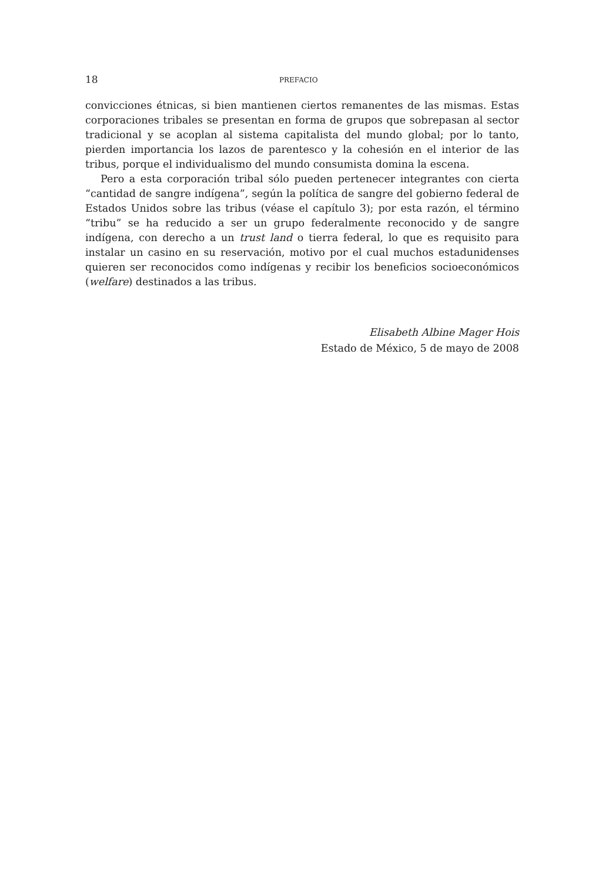18 PREFACIO
convicciones étnicas, si bien mantienen ciertos remanentes de las mismas. Estas corporaciones tribales se presentan en forma de grupos que sobrepasan al sector tradicional y se acoplan al sistema capitalista del mundo global; por lo tanto, pierden importancia los lazos de parentesco y la cohesión en el interior de las tribus, porque el individualismo del mundo consumista domina la escena.
Pero a esta corporación tribal sólo pueden pertenecer integrantes con cierta “cantidad de sangre indígena”, según la política de sangre del gobierno federal de Estados Unidos sobre las tribus (véase el capítulo 3); por esta razón, el término “tribu” se ha reducido a ser un grupo federalmente reconocido y de sangre indígena, con derecho a un trust land o tierra federal, lo que es requisito para instalar un casino en su reservación, motivo por el cual muchos estadunidenses quieren ser reconocidos como indígenas y recibir los beneficios socioeconómicos (welfare) destinados a las tribus.
Elisabeth Albine Mager Hois
Estado de México, 5 de mayo de 2008